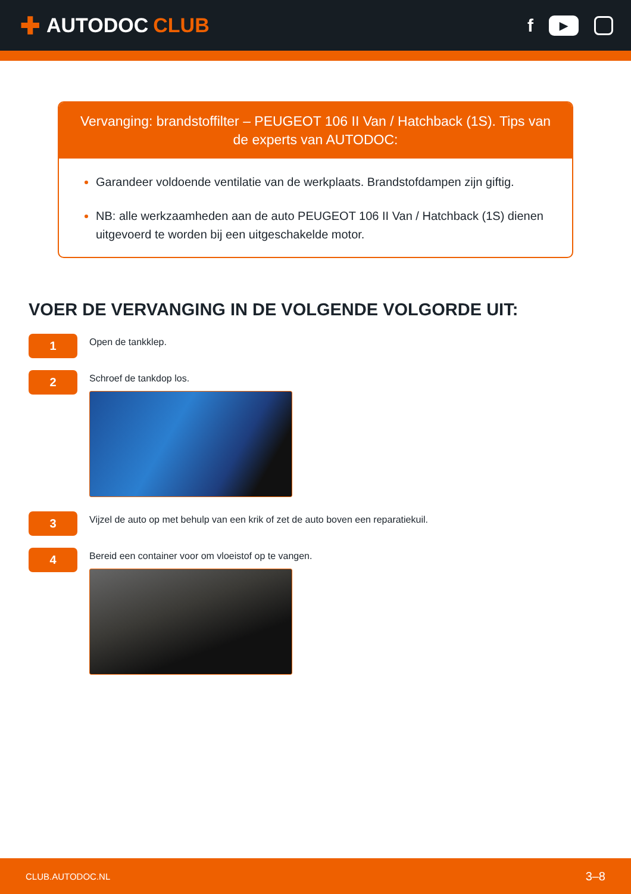✚ AUTODOC CLUB
f
▶
Vervanging: brandstoffilter – PEUGEOT 106 II Van / Hatchback (1S). Tips van de experts van AUTODOC:
Garandeer voldoende ventilatie van de werkplaats. Brandstofdampen zijn giftig.
NB: alle werkzaamheden aan de auto PEUGEOT 106 II Van / Hatchback (1S) dienen uitgevoerd te worden bij een uitgeschakelde motor.
VOER DE VERVANGING IN DE VOLGENDE VOLGORDE UIT:
1
Open de tankklep.
2
Schroef de tankdop los.
3
Vijzel de auto op met behulp van een krik of zet de auto boven een reparatiekuil.
4
Bereid een container voor om vloeistof op te vangen.
CLUB.AUTODOC.NL 3–8